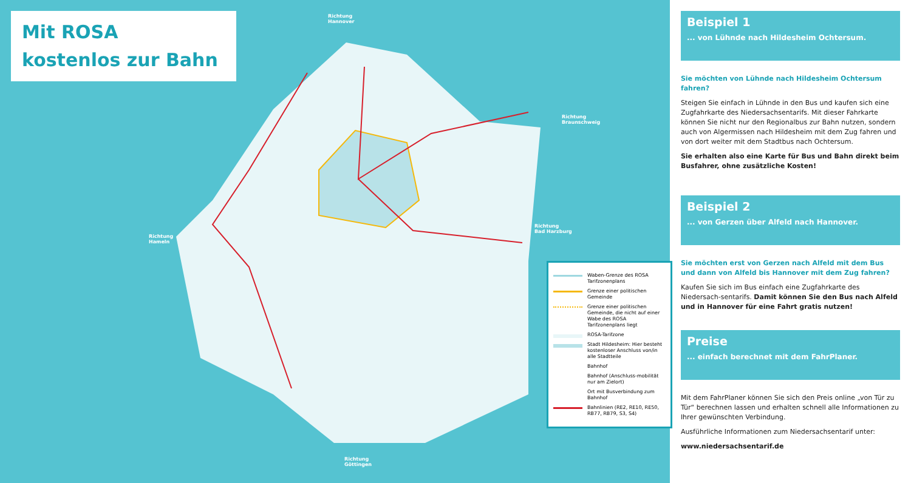Mit ROSA
kostenlos zur Bahn
Richtung
Hannover
Richtung
Hameln
Richtung
Braunschweig
Richtung
Bad Harzburg
Richtung
Göttingen
Waben-Grenze des ROSA Tarifzonenplans
Grenze einer politischen Gemeinde
Grenze einer politischen Gemeinde, die nicht auf einer Wabe des ROSA Tarifzonenplans liegt
ROSA-Tarifzone
Stadt Hildesheim: Hier besteht kostenloser Anschluss von/in alle Stadtteile
Bahnhof
Bahnhof (Anschluss-mobilität nur am Zielort)
Ort mit Busverbindung zum Bahnhof
Bahnlinien (RE2, RE10, RE50, RB77, RB79, S3, S4)
Beispiel 1
... von Lühnde nach Hildesheim Ochtersum.
Sie möchten von Lühnde nach Hildesheim Ochtersum fahren?
Steigen Sie einfach in Lühnde in den Bus und kaufen sich eine Zugfahrkarte des Niedersachsentarifs. Mit dieser Fahrkarte können Sie nicht nur den Regionalbus zur Bahn nutzen, sondern auch von Algermissen nach Hildesheim mit dem Zug fahren und von dort weiter mit dem Stadtbus nach Ochtersum.
Sie erhalten also eine Karte für Bus und Bahn direkt beim Busfahrer, ohne zusätzliche Kosten!
Beispiel 2
... von Gerzen über Alfeld nach Hannover.
Sie möchten erst von Gerzen nach Alfeld mit dem Bus und dann von Alfeld bis Hannover mit dem Zug fahren?
Kaufen Sie sich im Bus einfach eine Zugfahrkarte des Niedersach-sentarifs. Damit können Sie den Bus nach Alfeld und in Hannover für eine Fahrt gratis nutzen!
Preise
... einfach berechnet mit dem FahrPlaner.
Mit dem FahrPlaner können Sie sich den Preis online „von Tür zu Tür“ berechnen lassen und erhalten schnell alle Informationen zu Ihrer gewünschten Verbindung.
Ausführliche Informationen zum Niedersachsentarif unter:
www.niedersachsentarif.de